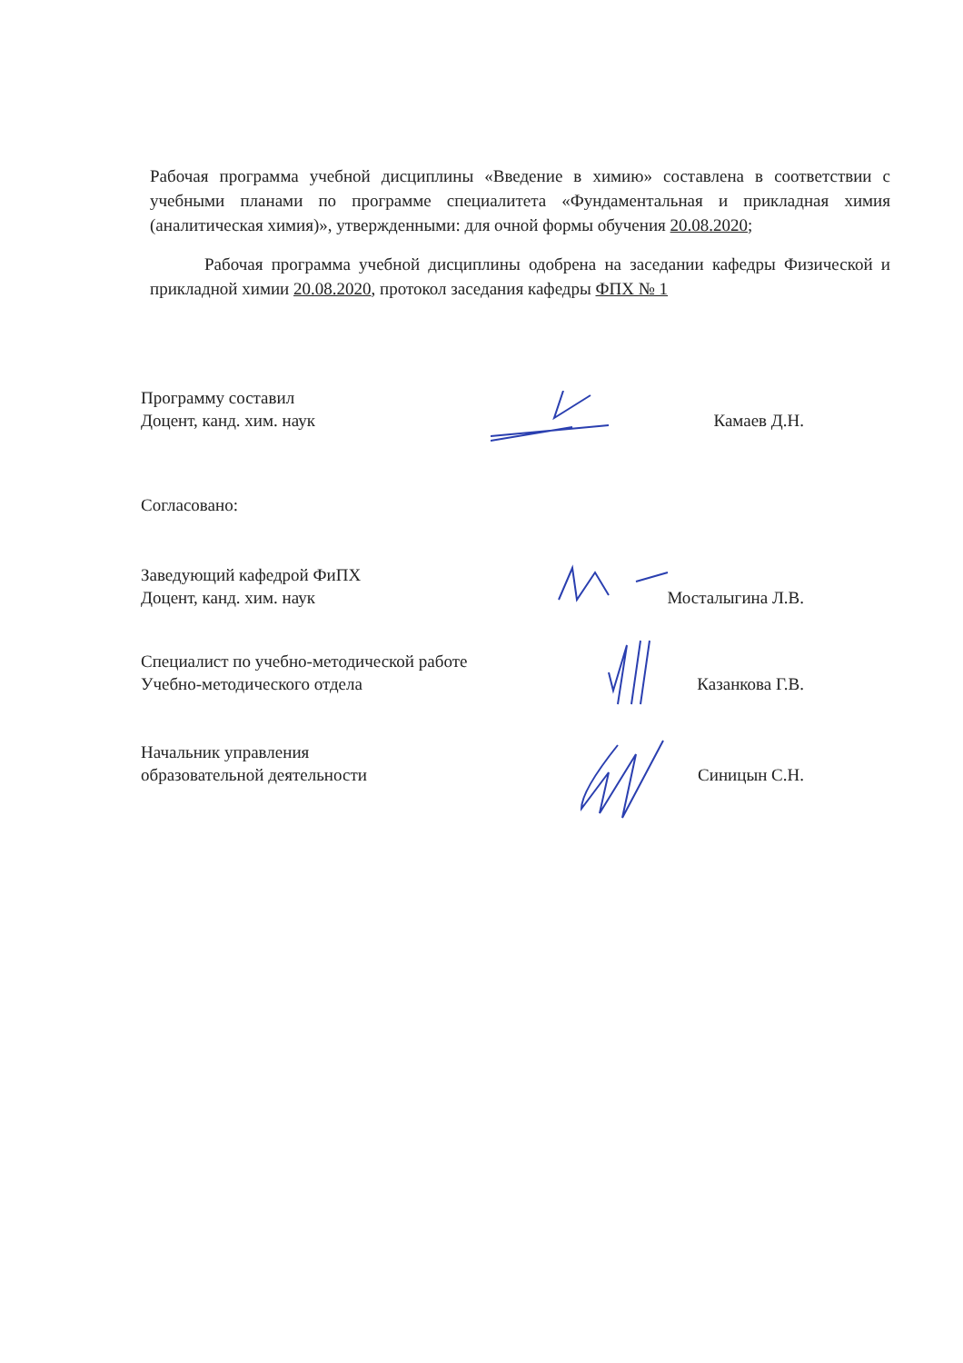Рабочая программа учебной дисциплины «Введение в химию» составлена в соответствии с учебными планами по программе специалитета «Фундаментальная и прикладная химия (аналитическая химия)», утвержденными: для очной формы обучения 20.08.2020;
Рабочая программа учебной дисциплины одобрена на заседании кафедры Физической и прикладной химии 20.08.2020, протокол заседания кафедры ФПХ № 1
Программу составил
Доцент, канд. хим. наук
Камаев Д.Н.
Согласовано:
Заведующий кафедрой ФиПХ
Доцент, канд. хим. наук
Мосталыгина Л.В.
Специалист по учебно-методической работе
Учебно-методического отдела
Казанкова Г.В.
Начальник управления
образовательной деятельности
Синицын С.Н.